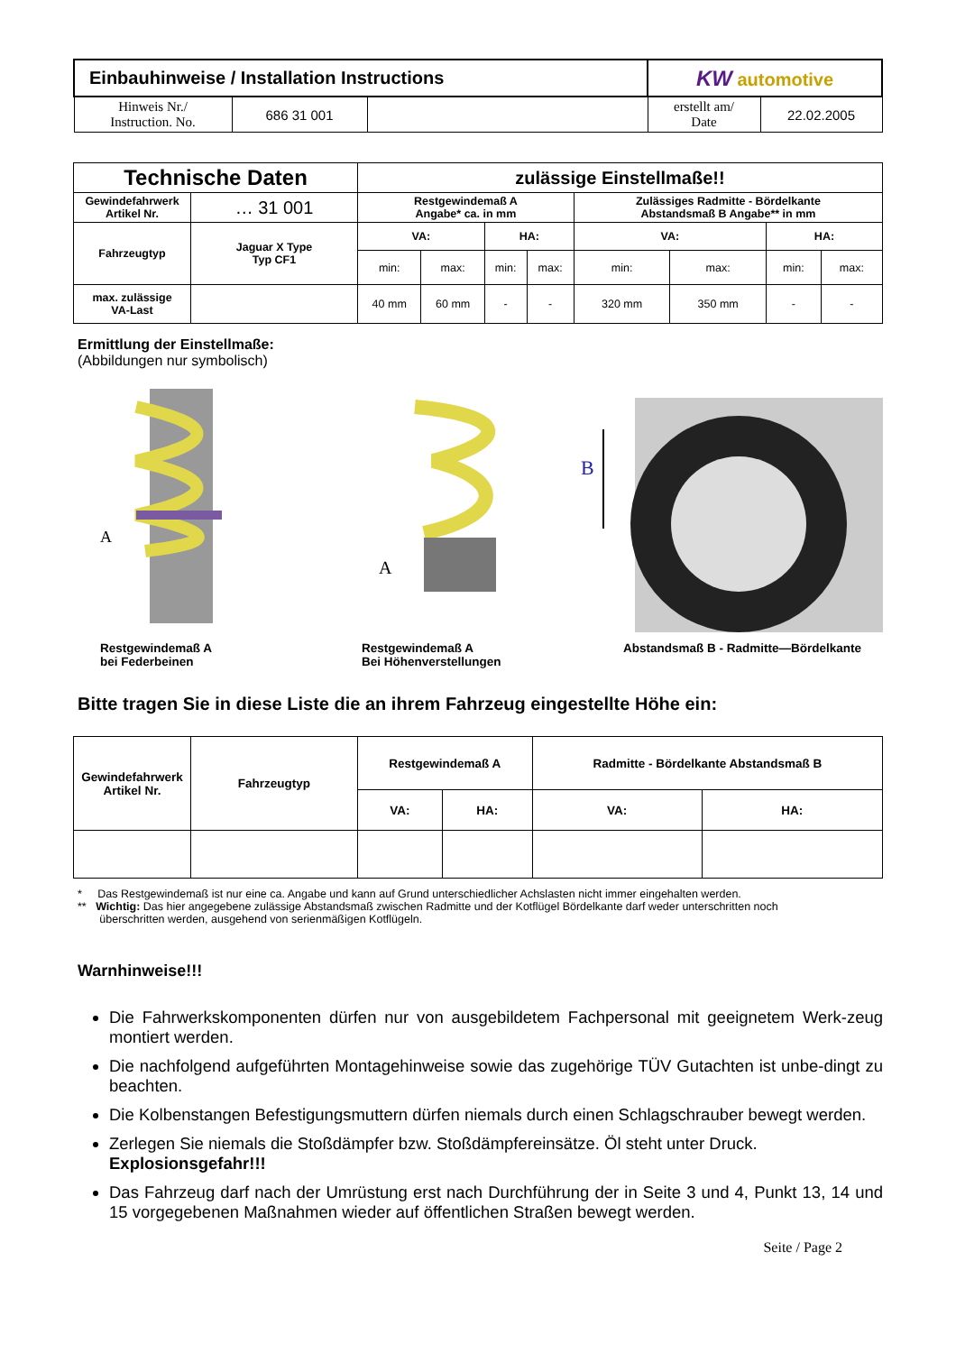| Einbauhinweise / Installation Instructions | | | KW automotive | |
| Hinweis Nr./ Instruction. No. | 686 31 001 | | erstellt am/ Date | 22.02.2005 |
| Technische Daten | | zulässige Einstellmaße!! | | | | | | | |
| --- | --- | --- | --- | --- | --- | --- | --- | --- | --- |
| Gewindefahrwerk Artikel Nr. | … 31 001 | Restgewindemaß A Angabe* ca. in mm | | | | Zulässiges Radmitte - Bördelkante Abstandsmaß B Angabe** in mm | | | |
| Fahrzeugtyp | Jaguar X Type Typ CF1 | VA: | | HA: | | VA: | | HA: | |
| | | min: | max: | min: | max: | min: | max: | min: | max: |
| max. zulässige VA-Last | | 40 mm | 60 mm | - | - | 320 mm | 350 mm | - | - |
Ermittlung der Einstellmaße:
(Abbildungen nur symbolisch)
A
A
B
Restgewindemaß A
bei Federbeinen
Restgewindemaß A
Bei Höhenverstellungen
Abstandsmaß B - Radmitte—Bördelkante
Bitte tragen Sie in diese Liste die an ihrem Fahrzeug eingestellte Höhe ein:
| Gewindefahrwerk Artikel Nr. | Fahrzeugtyp | Restgewindemaß A | | Radmitte - Bördelkante Abstandsmaß B | |
| --- | --- | --- | --- | --- | --- |
| | | VA: | HA: | VA: | HA: |
* Das Restgewindemaß ist nur eine ca. Angabe und kann auf Grund unterschiedlicher Achslasten nicht immer eingehalten werden.
** Wichtig: Das hier angegebene zulässige Abstandsmaß zwischen Radmitte und der Kotflügel Bördelkante darf weder unterschritten noch
überschritten werden, ausgehend von serienmäßigen Kotflügeln.
Warnhinweise!!!
Die Fahrwerkskomponenten dürfen nur von ausgebildetem Fachpersonal mit geeignetem Werk-zeug montiert werden.
Die nachfolgend aufgeführten Montagehinweise sowie das zugehörige TÜV Gutachten ist unbe-dingt zu beachten.
Die Kolbenstangen Befestigungsmuttern dürfen niemals durch einen Schlagschrauber bewegt werden.
Zerlegen Sie niemals die Stoßdämpfer bzw. Stoßdämpfereinsätze. Öl steht unter Druck.
Explosionsgefahr!!!
Das Fahrzeug darf nach der Umrüstung erst nach Durchführung der in Seite 3 und 4, Punkt 13, 14 und 15 vorgegebenen Maßnahmen wieder auf öffentlichen Straßen bewegt werden.
Seite / Page 2